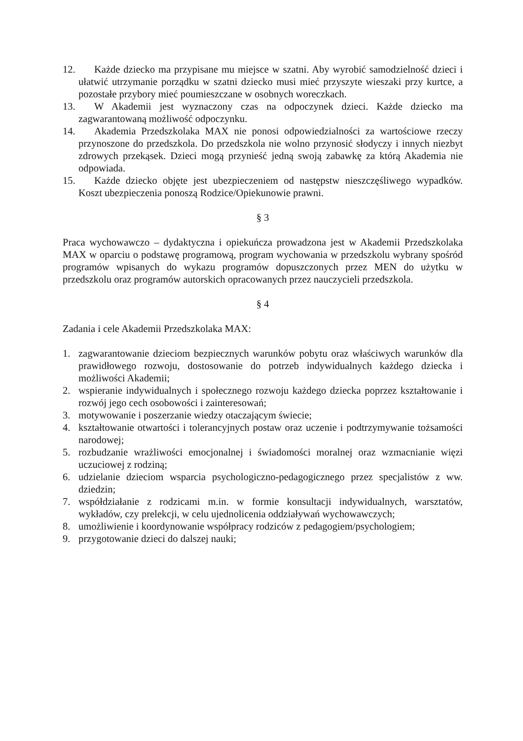12. Każde dziecko ma przypisane mu miejsce w szatni. Aby wyrobić samodzielność dzieci i ułatwić utrzymanie porządku w szatni dziecko musi mieć przyszyte wieszaki przy kurtce, a pozostałe przybory mieć poumieszczane w osobnych woreczkach.
13. W Akademii jest wyznaczony czas na odpoczynek dzieci. Każde dziecko ma zagwarantowaną możliwość odpoczynku.
14. Akademia Przedszkolaka MAX nie ponosi odpowiedzialności za wartościowe rzeczy przynoszone do przedszkola. Do przedszkola nie wolno przynosić słodyczy i innych niezbyt zdrowych przekąsek. Dzieci mogą przynieść jedną swoją zabawkę za którą Akademia nie odpowiada.
15. Każde dziecko objęte jest ubezpieczeniem od następstw nieszczęśliwego wypadków. Koszt ubezpieczenia ponoszą Rodzice/Opiekunowie prawni.
§ 3
Praca wychowawczo – dydaktyczna i opiekuńcza prowadzona jest w Akademii Przedszkolaka MAX w oparciu o podstawę programową, program wychowania w przedszkolu wybrany spośród programów wpisanych do wykazu programów dopuszczonych przez MEN do użytku w przedszkolu oraz programów autorskich opracowanych przez nauczycieli przedszkola.
§ 4
Zadania i cele Akademii Przedszkolaka MAX:
1. zagwarantowanie dzieciom bezpiecznych warunków pobytu oraz właściwych warunków dla prawidłowego rozwoju, dostosowanie do potrzeb indywidualnych każdego dziecka i możliwości Akademii;
2. wspieranie indywidualnych i społecznego rozwoju każdego dziecka poprzez kształtowanie i rozwój jego cech osobowości i zainteresowań;
3. motywowanie i poszerzanie wiedzy otaczającym świecie;
4. kształtowanie otwartości i tolerancyjnych postaw oraz uczenie i podtrzymywanie tożsamości narodowej;
5. rozbudzanie wrażliwości emocjonalnej i świadomości moralnej oraz wzmacnianie więzi uczuciowej z rodziną;
6. udzielanie dzieciom wsparcia psychologiczno-pedagogicznego przez specjalistów z ww. dziedzin;
7. współdziałanie z rodzicami m.in. w formie konsultacji indywidualnych, warsztatów, wykładów, czy prelekcji, w celu ujednolicenia oddziaływań wychowawczych;
8. umożliwienie i koordynowanie współpracy rodziców z pedagogiem/psychologiem;
9. przygotowanie dzieci do dalszej nauki;